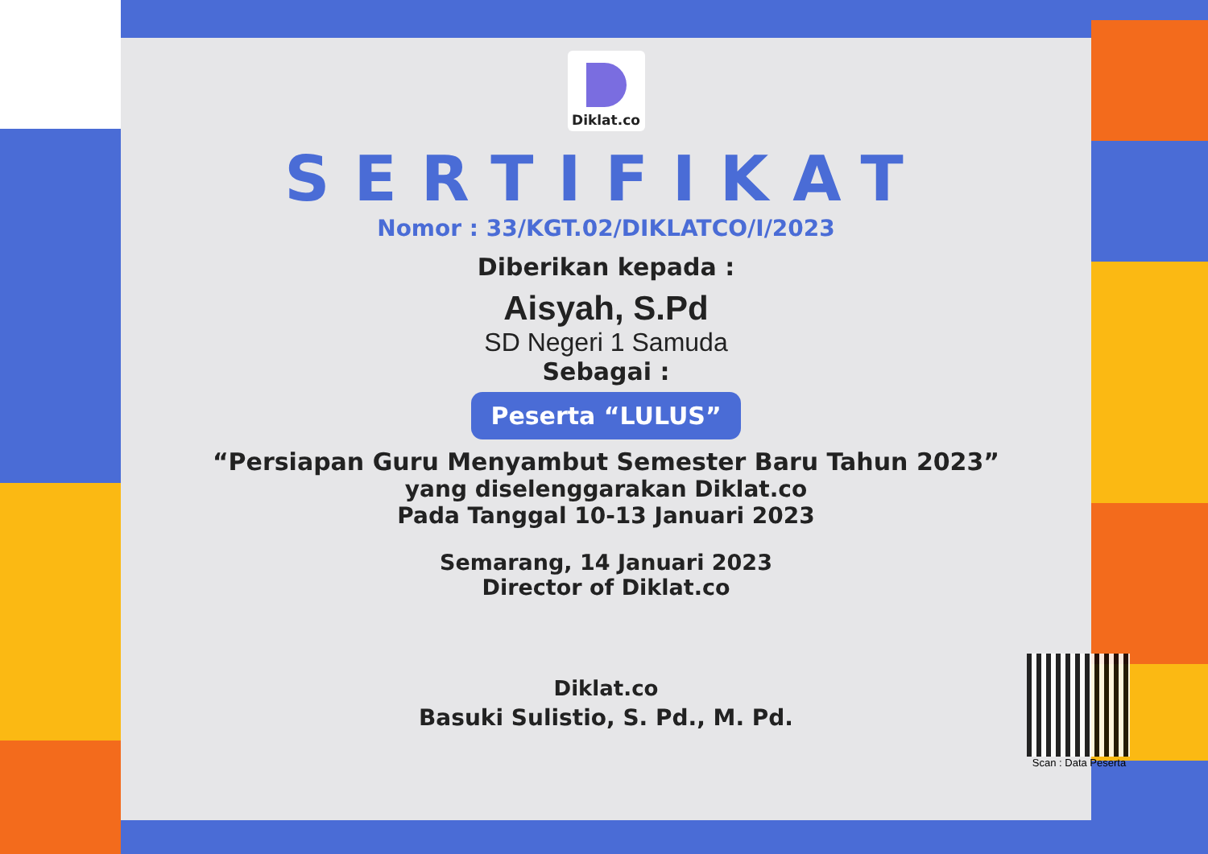Diklat.co
SERTIFIKAT
Nomor : 33/KGT.02/DIKLATCO/I/2023
Diberikan kepada :
Aisyah, S.Pd
SD Negeri 1 Samuda
Sebagai :
Peserta “LULUS”
“Persiapan Guru Menyambut Semester Baru Tahun 2023”
yang diselenggarakan Diklat.co
Pada Tanggal 10-13 Januari 2023
Semarang, 14 Januari 2023
Director of Diklat.co
Diklat.co
Basuki Sulistio, S. Pd., M. Pd.
Scan : Data Peserta